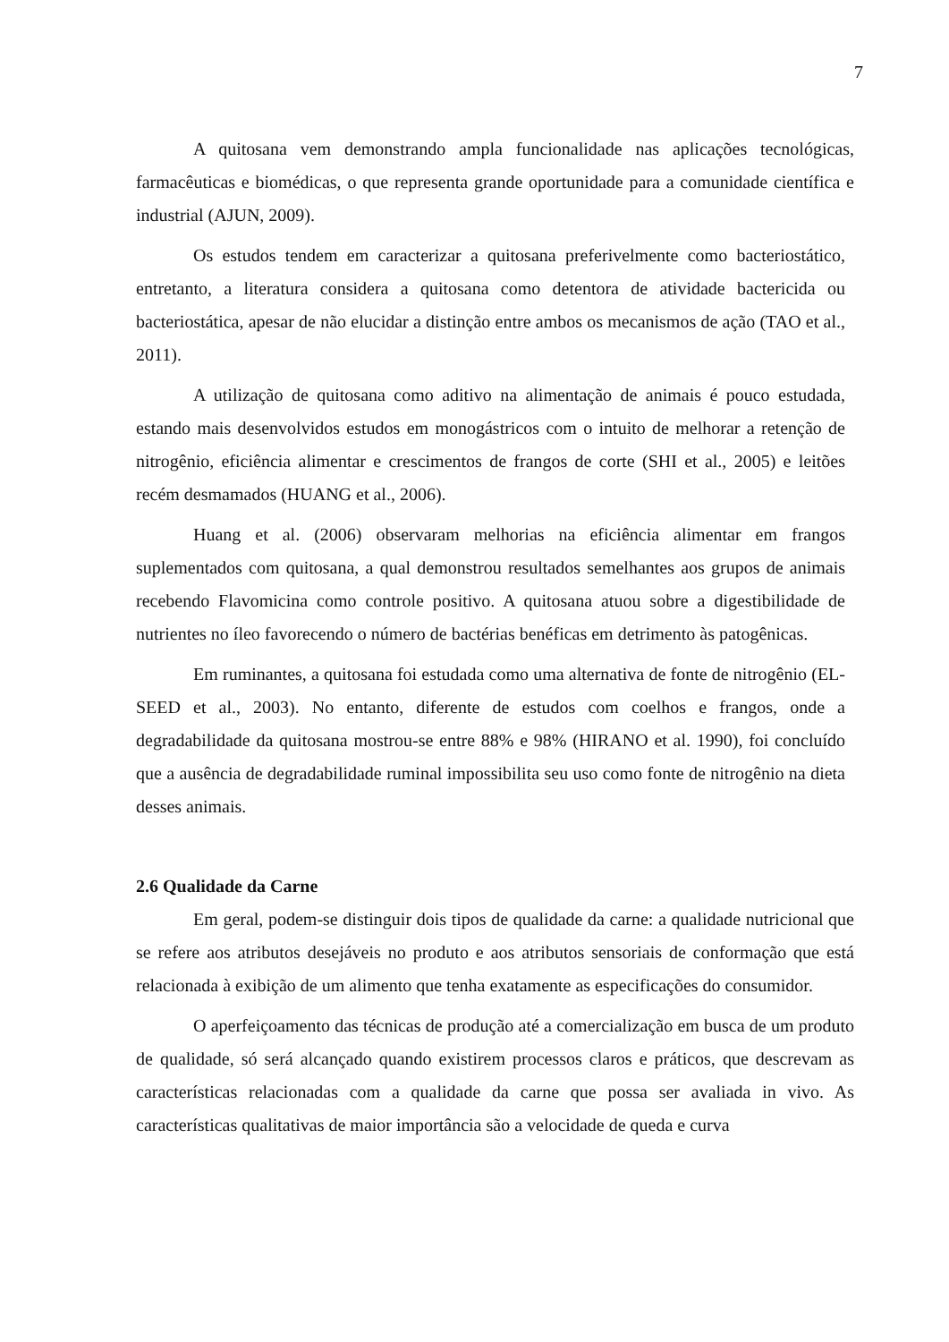7
A quitosana vem demonstrando ampla funcionalidade nas aplicações tecnológicas, farmacêuticas e biomédicas, o que representa grande oportunidade para a comunidade científica e industrial (AJUN, 2009).
Os estudos tendem em caracterizar a quitosana preferivelmente como bacteriostático, entretanto, a literatura considera a quitosana como detentora de atividade bactericida ou bacteriostática, apesar de não elucidar a distinção entre ambos os mecanismos de ação (TAO et al., 2011).
A utilização de quitosana como aditivo na alimentação de animais é pouco estudada, estando mais desenvolvidos estudos em monogástricos com o intuito de melhorar a retenção de nitrogênio, eficiência alimentar e crescimentos de frangos de corte (SHI et al., 2005) e leitões recém desmamados (HUANG et al., 2006).
Huang et al. (2006) observaram melhorias na eficiência alimentar em frangos suplementados com quitosana, a qual demonstrou resultados semelhantes aos grupos de animais recebendo Flavomicina como controle positivo. A quitosana atuou sobre a digestibilidade de nutrientes no íleo favorecendo o número de bactérias benéficas em detrimento às patogênicas.
Em ruminantes, a quitosana foi estudada como uma alternativa de fonte de nitrogênio (EL-SEED et al., 2003). No entanto, diferente de estudos com coelhos e frangos, onde a degradabilidade da quitosana mostrou-se entre 88% e 98% (HIRANO et al. 1990), foi concluído que a ausência de degradabilidade ruminal impossibilita seu uso como fonte de nitrogênio na dieta desses animais.
2.6 Qualidade da Carne
Em geral, podem-se distinguir dois tipos de qualidade da carne: a qualidade nutricional que se refere aos atributos desejáveis no produto e aos atributos sensoriais de conformação que está relacionada à exibição de um alimento que tenha exatamente as especificações do consumidor.
O aperfeiçoamento das técnicas de produção até a comercialização em busca de um produto de qualidade, só será alcançado quando existirem processos claros e práticos, que descrevam as características relacionadas com a qualidade da carne que possa ser avaliada in vivo. As características qualitativas de maior importância são a velocidade de queda e curva